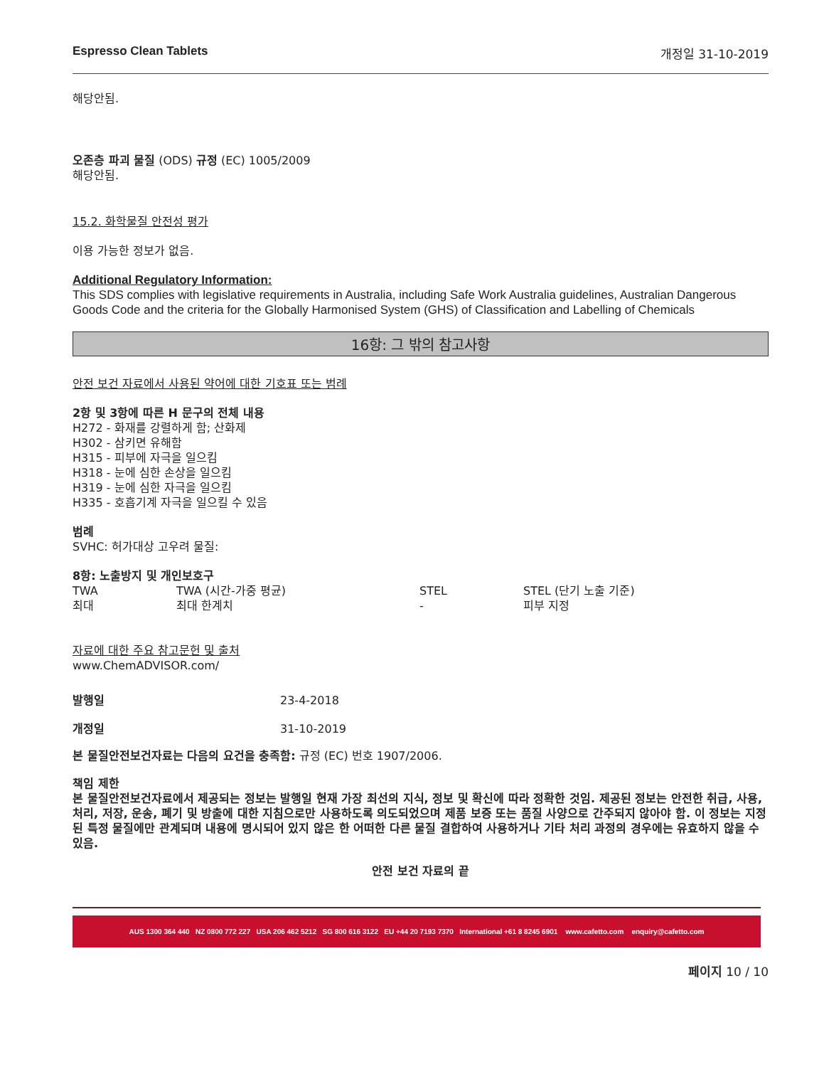Espresso Clean Tablets 개정일 31-10-2019
해당안됨.
오존층 파괴 물질 (ODS) 규정 (EC) 1005/2009
해당안됨.
15.2. 화학물질 안전성 평가
이용 가능한 정보가 없음.
Additional Regulatory Information:
This SDS complies with legislative requirements in Australia, including Safe Work Australia guidelines, Australian Dangerous Goods Code and the criteria for the Globally Harmonised System (GHS) of Classification and Labelling of Chemicals
16항: 그 밖의 참고사항
안전 보건 자료에서 사용된 약어에 대한 기호표 또는 범례
2항 및 3항에 따른 H 문구의 전체 내용
H272 - 화재를 강렬하게 함; 산화제
H302 - 삼키면 유해함
H315 - 피부에 자극을 일으킴
H318 - 눈에 심한 손상을 일으킴
H319 - 눈에 심한 자극을 일으킴
H335 - 호흡기계 자극을 일으킬 수 있음
범례
SVHC: 허가대상 고우려 물질:
8항: 노출방지 및 개인보호구
| TWA | TWA (시간-가중 평균) | STEL | STEL (단기 노출 기준) |
| 최대 | 최대 한계치 | - | 피부 지정 |
자료에 대한 주요 참고문헌 및 출처
www.ChemADVISOR.com/
| 발행일 | 23-4-2018 |
| 개정일 | 31-10-2019 |
본 물질안전보건자료는 다음의 요건을 충족함: 규정 (EC) 번호 1907/2006.
책임 제한
본 물질안전보건자료에서 제공되는 정보는 발행일 현재 가장 최선의 지식, 정보 및 확신에 따라 정확한 것임. 제공된 정보는 안전한 취급, 사용, 처리, 저장, 운송, 폐기 및 방출에 대한 지침으로만 사용하도록 의도되었으며 제품 보증 또는 품질 사양으로 간주되지 않아야 함. 이 정보는 지정된 특정 물질에만 관계되며 내용에 명시되어 있지 않은 한 어떠한 다른 물질 결합하여 사용하거나 기타 처리 과정의 경우에는 유효하지 않을 수 있음.
안전 보건 자료의 끝
AUS 1300 364 440 NZ 0800 772 227 USA 206 462 5212 SG 800 616 3122 EU +44 20 7193 7370 International +61 8 8245 6901 www.cafetto.com enquiry@cafetto.com
페이지 10 / 10